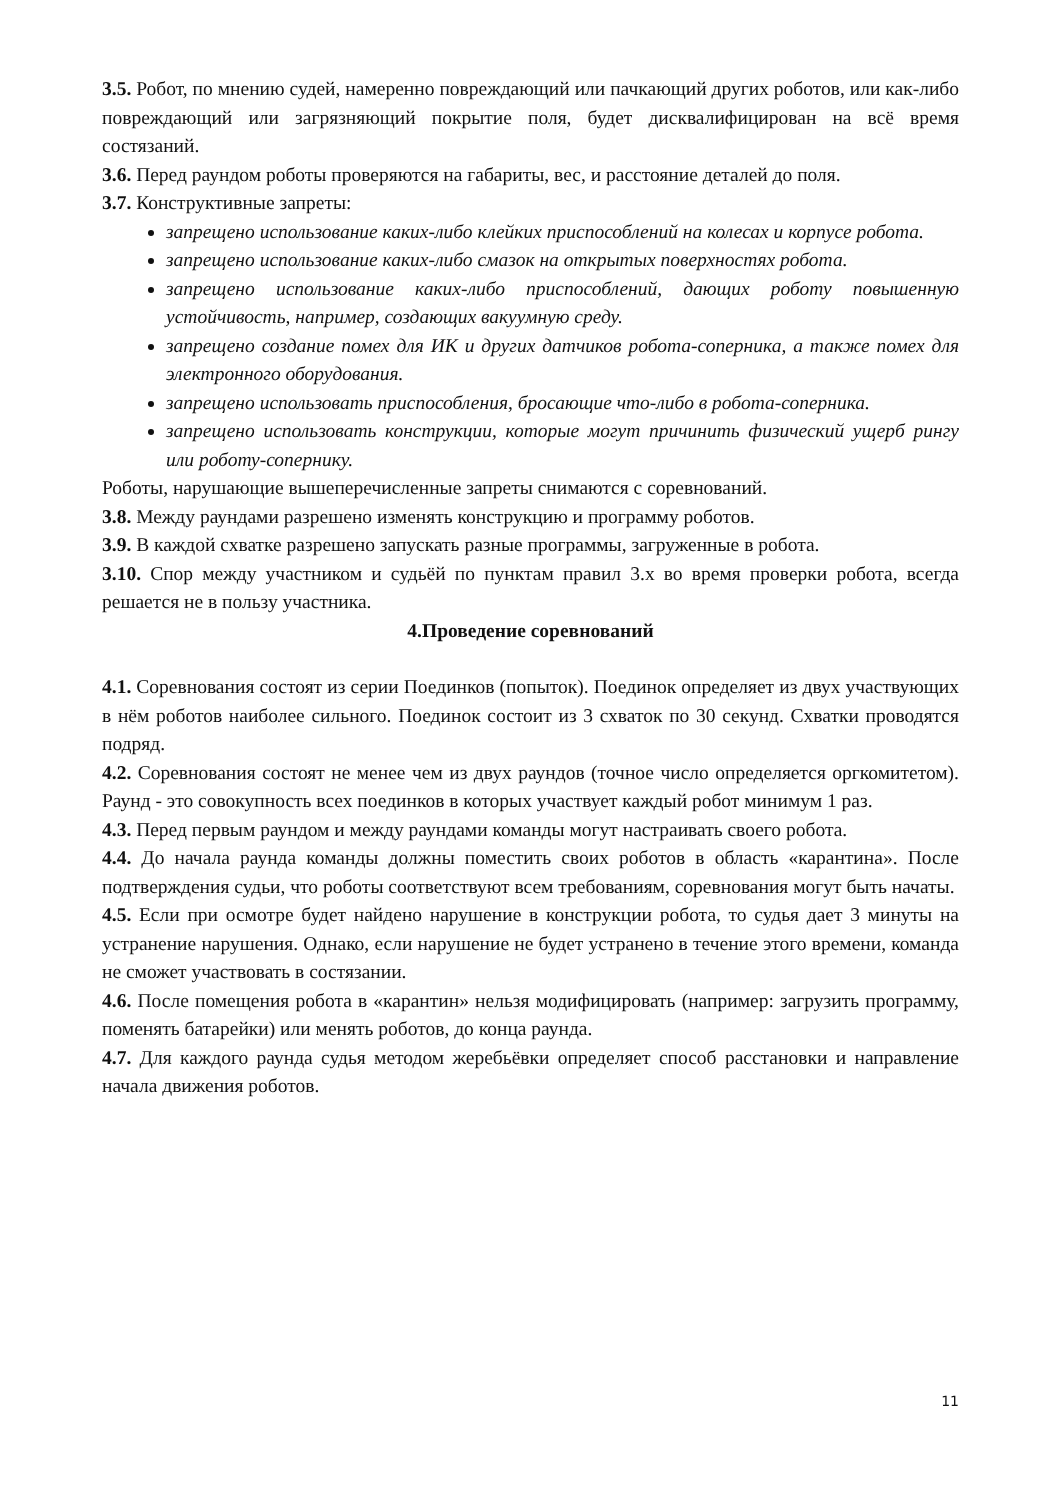3.5. Робот, по мнению судей, намеренно повреждающий или пачкающий других роботов, или как-либо повреждающий или загрязняющий покрытие поля, будет дисквалифицирован на всё время состязаний.
3.6. Перед раундом роботы проверяются на габариты, вес, и расстояние деталей до поля.
3.7. Конструктивные запреты:
запрещено использование каких-либо клейких приспособлений на колесах и корпусе робота.
запрещено использование каких-либо смазок на открытых поверхностях робота.
запрещено использование каких-либо приспособлений, дающих роботу повышенную устойчивость, например, создающих вакуумную среду.
запрещено создание помех для ИК и других датчиков робота-соперника, а также помех для электронного оборудования.
запрещено использовать приспособления, бросающие что-либо в робота-соперника.
запрещено использовать конструкции, которые могут причинить физический ущерб рингу или роботу-сопернику.
Роботы, нарушающие вышеперечисленные запреты снимаются с соревнований.
3.8. Между раундами разрешено изменять конструкцию и программу роботов.
3.9. В каждой схватке разрешено запускать разные программы, загруженные в робота.
3.10. Спор между участником и судьёй по пунктам правил 3.х во время проверки робота, всегда решается не в пользу участника.
4.Проведение соревнований
4.1. Соревнования состоят из серии Поединков (попыток). Поединок определяет из двух участвующих в нём роботов наиболее сильного. Поединок состоит из 3 схваток по 30 секунд. Схватки проводятся подряд.
4.2. Соревнования состоят не менее чем из двух раундов (точное число определяется оргкомитетом). Раунд - это совокупность всех поединков в которых участвует каждый робот минимум 1 раз.
4.3. Перед первым раундом и между раундами команды могут настраивать своего робота.
4.4. До начала раунда команды должны поместить своих роботов в область «карантина». После подтверждения судьи, что роботы соответствуют всем требованиям, соревнования могут быть начаты.
4.5. Если при осмотре будет найдено нарушение в конструкции робота, то судья дает 3 минуты на устранение нарушения. Однако, если нарушение не будет устранено в течение этого времени, команда не сможет участвовать в состязании.
4.6. После помещения робота в «карантин» нельзя модифицировать (например: загрузить программу, поменять батарейки) или менять роботов, до конца раунда.
4.7. Для каждого раунда судья методом жеребьёвки определяет способ расстановки и направление начала движения роботов.
11